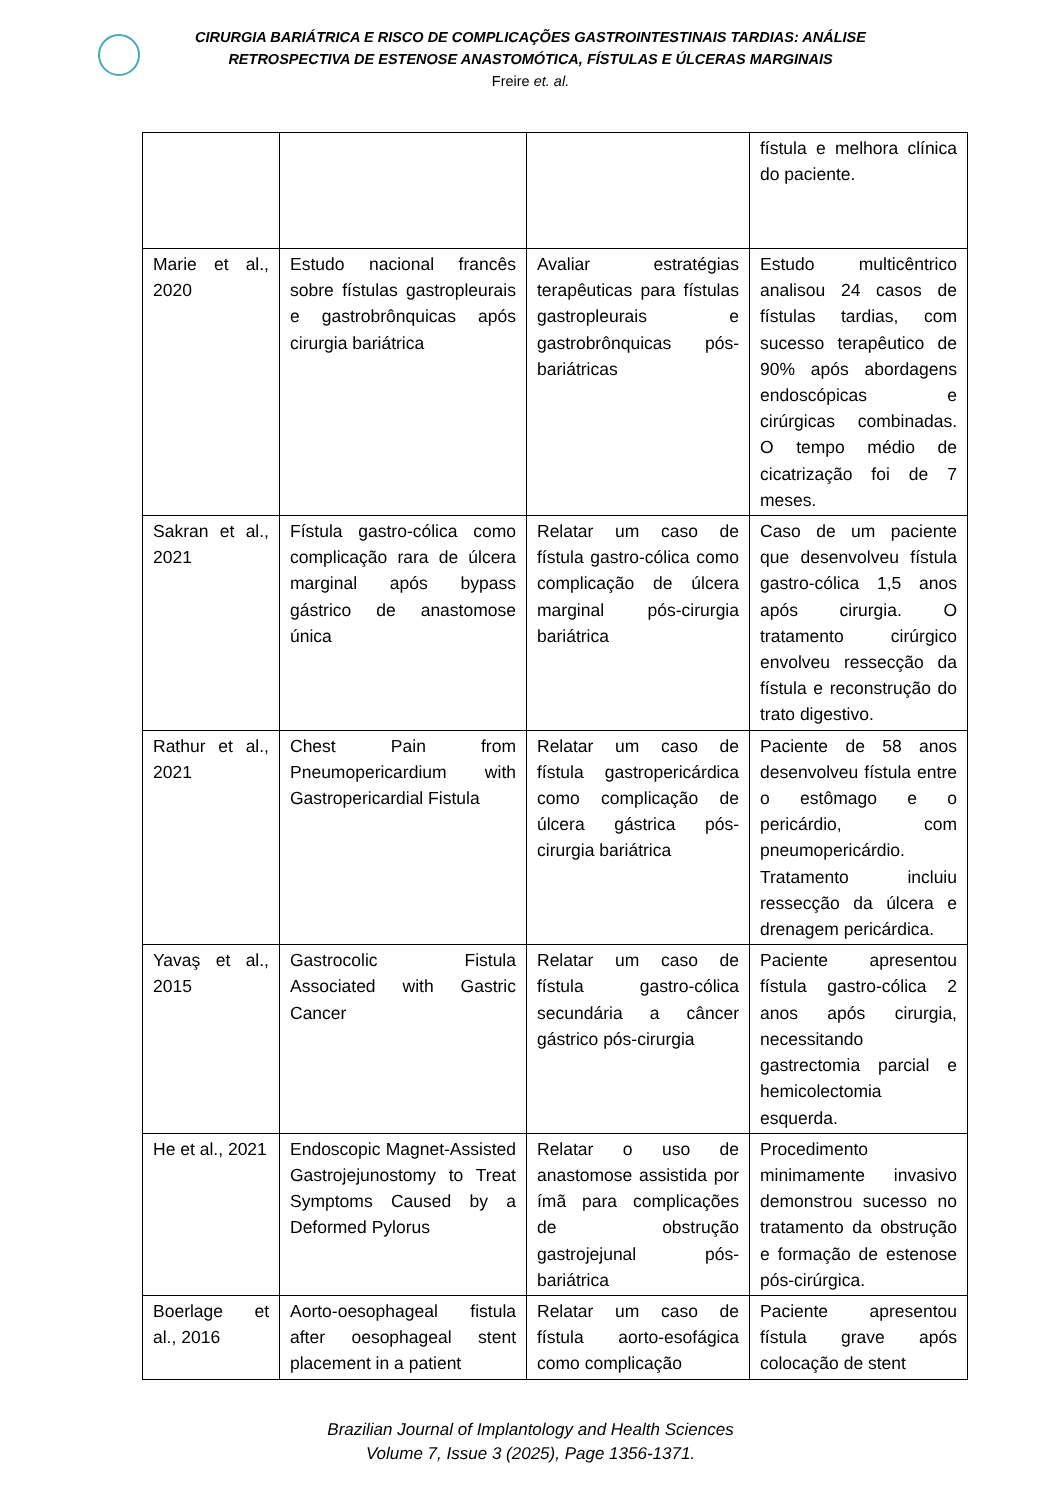CIRURGIA BARIÁTRICA E RISCO DE COMPLICAÇÕES GASTROINTESTINAIS TARDIAS: ANÁLISE
RETROSPECTIVA DE ESTENOSE ANASTOMÓTICA, FÍSTULAS E ÚLCERAS MARGINAIS
Freire et. al.
| | | | fístula e melhora clínica do paciente. |
| Marie et al., 2020 | Estudo nacional francês sobre fístulas gastropleurais e gastrobrônquicas após cirurgia bariátrica | Avaliar estratégias terapêuticas para fístulas gastropleurais e gastrobrônquicas pós-bariátricas | Estudo multicêntrico analisou 24 casos de fístulas tardias, com sucesso terapêutico de 90% após abordagens endoscópicas e cirúrgicas combinadas. O tempo médio de cicatrização foi de 7 meses. |
| Sakran et al., 2021 | Fístula gastro-cólica como complicação rara de úlcera marginal após bypass gástrico de anastomose única | Relatar um caso de fístula gastro-cólica como complicação de úlcera marginal pós-cirurgia bariátrica | Caso de um paciente que desenvolveu fístula gastro-cólica 1,5 anos após cirurgia. O tratamento cirúrgico envolveu ressecção da fístula e reconstrução do trato digestivo. |
| Rathur et al., 2021 | Chest Pain from Pneumopericardium with Gastropericardial Fistula | Relatar um caso de fístula gastropericárdica como complicação de úlcera gástrica pós-cirurgia bariátrica | Paciente de 58 anos desenvolveu fístula entre o estômago e o pericárdio, com pneumopericárdio. Tratamento incluiu ressecção da úlcera e drenagem pericárdica. |
| Yavaş et al., 2015 | Gastrocolic Fistula Associated with Gastric Cancer | Relatar um caso de fístula gastro-cólica secundária a câncer gástrico pós-cirurgia | Paciente apresentou fístula gastro-cólica 2 anos após cirurgia, necessitando gastrectomia parcial e hemicolectomia esquerda. |
| He et al., 2021 | Endoscopic Magnet-Assisted Gastrojejunostomy to Treat Symptoms Caused by a Deformed Pylorus | Relatar o uso de anastomose assistida por ímã para complicações de obstrução gastrojejunal pós-bariátrica | Procedimento minimamente invasivo demonstrou sucesso no tratamento da obstrução e formação de estenose pós-cirúrgica. |
| Boerlage et al., 2016 | Aorto-oesophageal fistula after oesophageal stent placement in a patient | Relatar um caso de fístula aorto-esofágica como complicação | Paciente apresentou fístula grave após colocação de stent |
Brazilian Journal of Implantology and Health Sciences
Volume 7, Issue 3 (2025), Page 1356-1371.